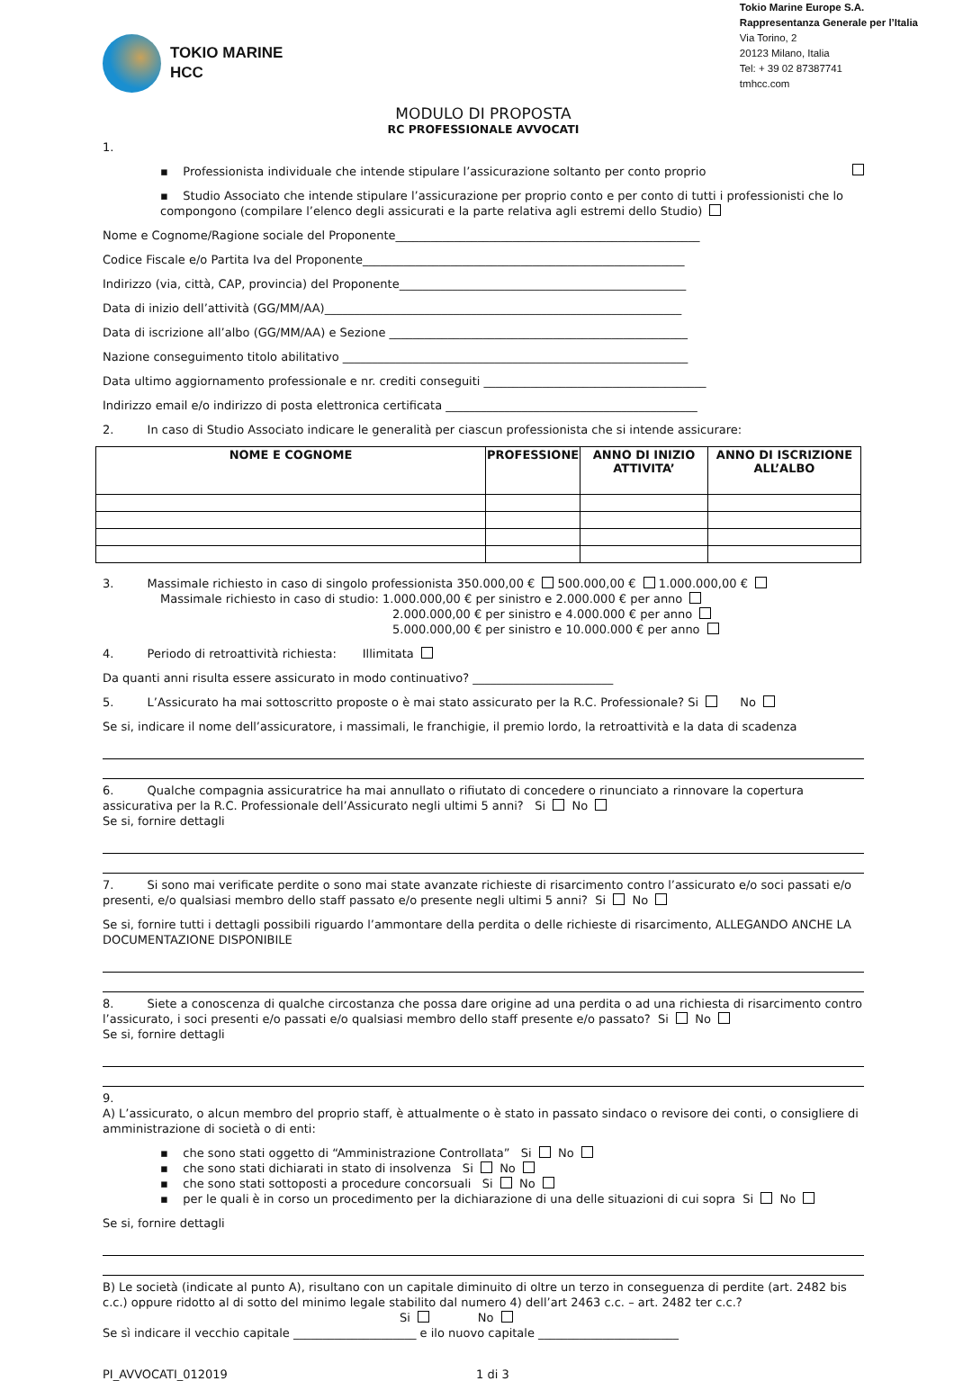TOKIO MARINE
HCC
Tokio Marine Europe S.A.
Rappresentanza Generale per l’Italia
Via Torino, 2
20123 Milano, Italia
Tel: + 39 02 87387741
tmhcc.com
MODULO DI PROPOSTA
RC PROFESSIONALE AVVOCATI
1.
▪ Professionista individuale che intende stipulare l’assicurazione soltanto per conto proprio
▪ Studio Associato che intende stipulare l’assicurazione per proprio conto e per conto di tutti i professionisti che lo compongono (compilare l’elenco degli assicurati e la parte relativa agli estremi dello Studio)
Nome e Cognome/Ragione sociale del Proponente____________________________________________________
Codice Fiscale e/o Partita Iva del Proponente_______________________________________________________
Indirizzo (via, città, CAP, provincia) del Proponente_________________________________________________
Data di inizio dell’attività (GG/MM/AA)_____________________________________________________________
Data di iscrizione all’albo (GG/MM/AA) e Sezione ___________________________________________________
Nazione conseguimento titolo abilitativo ___________________________________________________________
Data ultimo aggiornamento professionale e nr. crediti conseguiti ______________________________________
Indirizzo email e/o indirizzo di posta elettronica certificata ___________________________________________
2. In caso di Studio Associato indicare le generalità per ciascun professionista che si intende assicurare:
| NOME E COGNOME | PROFESSIONE | ANNO DI INIZIO ATTIVITA’ | ANNO DI ISCRIZIONE ALL’ALBO |
| --- | --- | --- | --- |
3. Massimale richiesto in caso di singolo professionista 350.000,00 € 500.000,00 € 1.000.000,00 €
Massimale richiesto in caso di studio: 1.000.000,00 € per sinistro e 2.000.000 € per anno
2.000.000,00 € per sinistro e 4.000.000 € per anno
5.000.000,00 € per sinistro e 10.000.000 € per anno
4. Periodo di retroattività richiesta: Illimitata
Da quanti anni risulta essere assicurato in modo continuativo? ________________________
5. L’Assicurato ha mai sottoscritto proposte o è mai stato assicurato per la R.C. Professionale? Si No
Se si, indicare il nome dell’assicuratore, i massimali, le franchigie, il premio lordo, la retroattività e la data di scadenza
6. Qualche compagnia assicuratrice ha mai annullato o rifiutato di concedere o rinunciato a rinnovare la copertura assicurativa per la R.C. Professionale dell’Assicurato negli ultimi 5 anni? Si No
Se si, fornire dettagli
7. Si sono mai verificate perdite o sono mai state avanzate richieste di risarcimento contro l’assicurato e/o soci passati e/o presenti, e/o qualsiasi membro dello staff passato e/o presente negli ultimi 5 anni? Si No
Se si, fornire tutti i dettagli possibili riguardo l’ammontare della perdita o delle richieste di risarcimento, ALLEGANDO ANCHE LA DOCUMENTAZIONE DISPONIBILE
8. Siete a conoscenza di qualche circostanza che possa dare origine ad una perdita o ad una richiesta di risarcimento contro l’assicurato, i soci presenti e/o passati e/o qualsiasi membro dello staff presente e/o passato? Si No
Se si, fornire dettagli
9.
A) L’assicurato, o alcun membro del proprio staff, è attualmente o è stato in passato sindaco o revisore dei conti, o consigliere di amministrazione di società o di enti:
▪ che sono stati oggetto di “Amministrazione Controllata” Si No
▪ che sono stati dichiarati in stato di insolvenza Si No
▪ che sono stati sottoposti a procedure concorsuali Si No
▪ per le quali è in corso un procedimento per la dichiarazione di una delle situazioni di cui sopra Si No
Se si, fornire dettagli
B) Le società (indicate al punto A), risultano con un capitale diminuito di oltre un terzo in conseguenza di perdite (art. 2482 bis c.c.) oppure ridotto al di sotto del minimo legale stabilito dal numero 4) dell’art 2463 c.c. – art. 2482 ter c.c.?
Si No
Se sì indicare il vecchio capitale _____________________ e ilo nuovo capitale ________________________
PI_AVVOCATI_012019 1 di 3